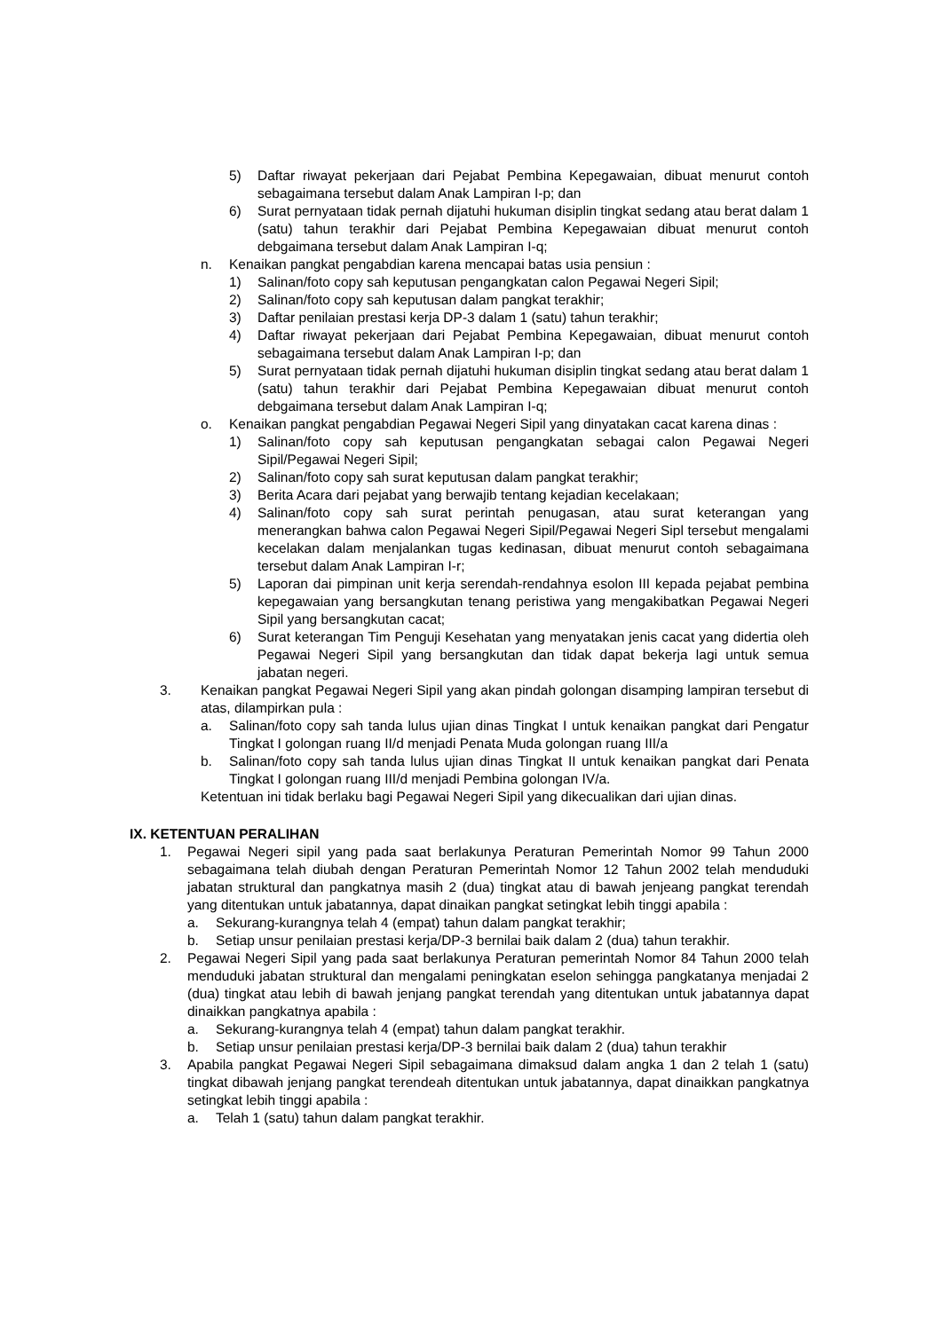5) Daftar riwayat pekerjaan dari Pejabat Pembina Kepegawaian, dibuat menurut contoh sebagaimana tersebut dalam Anak Lampiran I-p; dan
6) Surat pernyataan tidak pernah dijatuhi hukuman disiplin tingkat sedang atau berat dalam 1 (satu) tahun terakhir dari Pejabat Pembina Kepegawaian dibuat menurut contoh debgaimana tersebut dalam Anak Lampiran I-q;
n. Kenaikan pangkat pengabdian karena mencapai batas usia pensiun :
1) Salinan/foto copy sah keputusan pengangkatan calon Pegawai Negeri Sipil;
2) Salinan/foto copy sah keputusan dalam pangkat terakhir;
3) Daftar penilaian prestasi kerja DP-3 dalam 1 (satu) tahun terakhir;
4) Daftar riwayat pekerjaan dari Pejabat Pembina Kepegawaian, dibuat menurut contoh sebagaimana tersebut dalam Anak Lampiran I-p; dan
5) Surat pernyataan tidak pernah dijatuhi hukuman disiplin tingkat sedang atau berat dalam 1 (satu) tahun terakhir dari Pejabat Pembina Kepegawaian dibuat menurut contoh debgaimana tersebut dalam Anak Lampiran I-q;
o. Kenaikan pangkat pengabdian Pegawai Negeri Sipil yang dinyatakan cacat karena dinas :
1) Salinan/foto copy sah keputusan pengangkatan sebagai calon Pegawai Negeri Sipil/Pegawai Negeri Sipil;
2) Salinan/foto copy sah surat keputusan dalam pangkat terakhir;
3) Berita Acara dari pejabat yang berwajib tentang kejadian kecelakaan;
4) Salinan/foto copy sah surat perintah penugasan, atau surat keterangan yang menerangkan bahwa calon Pegawai Negeri Sipil/Pegawai Negeri Sipl tersebut mengalami kecelakan dalam menjalankan tugas kedinasan, dibuat menurut contoh sebagaimana tersebut dalam Anak Lampiran I-r;
5) Laporan dai pimpinan unit kerja serendah-rendahnya esolon III kepada pejabat pembina kepegawaian yang bersangkutan tenang peristiwa yang mengakibatkan Pegawai Negeri Sipil yang bersangkutan cacat;
6) Surat keterangan Tim Penguji Kesehatan yang menyatakan jenis cacat yang didertia oleh Pegawai Negeri Sipil yang bersangkutan dan tidak dapat bekerja lagi untuk semua jabatan negeri.
3. Kenaikan pangkat Pegawai Negeri Sipil yang akan pindah golongan disamping lampiran tersebut di atas, dilampirkan pula :
a. Salinan/foto copy sah tanda lulus ujian dinas Tingkat I untuk kenaikan pangkat dari Pengatur Tingkat I golongan ruang II/d menjadi Penata Muda golongan ruang III/a
b. Salinan/foto copy sah tanda lulus ujian dinas Tingkat II untuk kenaikan pangkat dari Penata Tingkat I golongan ruang III/d menjadi Pembina golongan IV/a.
Ketentuan ini tidak berlaku bagi Pegawai Negeri Sipil yang dikecualikan dari ujian dinas.
IX. KETENTUAN PERALIHAN
1. Pegawai Negeri sipil yang pada saat berlakunya Peraturan Pemerintah Nomor 99 Tahun 2000 sebagaimana telah diubah dengan Peraturan Pemerintah Nomor 12 Tahun 2002 telah menduduki jabatan struktural dan pangkatnya masih 2 (dua) tingkat atau di bawah jenjeang pangkat terendah yang ditentukan untuk jabatannya, dapat dinaikan pangkat setingkat lebih tinggi apabila :
a. Sekurang-kurangnya telah 4 (empat) tahun dalam pangkat terakhir;
b. Setiap unsur penilaian prestasi kerja/DP-3 bernilai baik dalam 2 (dua) tahun terakhir.
2. Pegawai Negeri Sipil yang pada saat berlakunya Peraturan pemerintah Nomor 84 Tahun 2000 telah menduduki jabatan struktural dan mengalami peningkatan eselon sehingga pangkatanya menjadai 2 (dua) tingkat atau lebih di bawah jenjang pangkat terendah yang ditentukan untuk jabatannya dapat dinaikkan pangkatnya apabila :
a. Sekurang-kurangnya telah 4 (empat) tahun dalam pangkat terakhir.
b. Setiap unsur penilaian prestasi kerja/DP-3 bernilai baik dalam 2 (dua) tahun terakhir
3. Apabila pangkat Pegawai Negeri Sipil sebagaimana dimaksud dalam angka 1 dan 2 telah 1 (satu) tingkat dibawah jenjang pangkat terendeah ditentukan untuk jabatannya, dapat dinaikkan pangkatnya setingkat lebih tinggi apabila :
a. Telah 1 (satu) tahun dalam pangkat terakhir.